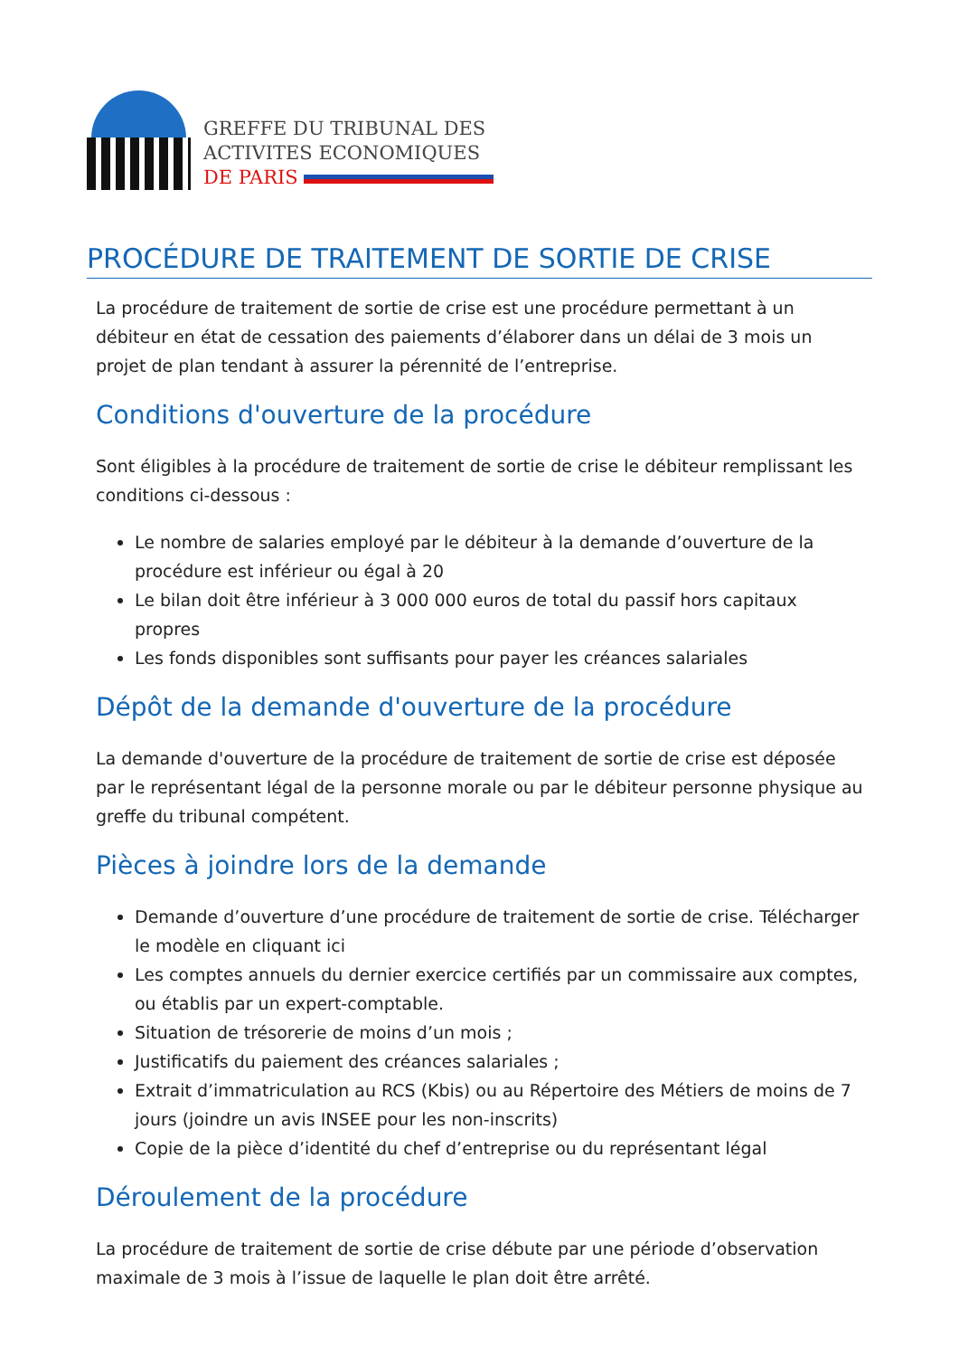GREFFE DU TRIBUNAL DES
ACTIVITES ECONOMIQUES
DE PARIS
PROCÉDURE DE TRAITEMENT DE SORTIE DE CRISE
La procédure de traitement de sortie de crise est une procédure permettant à un débiteur en état de cessation des paiements d’élaborer dans un délai de 3 mois un projet de plan tendant à assurer la pérennité de l’entreprise.
Conditions d'ouverture de la procédure
Sont éligibles à la procédure de traitement de sortie de crise le débiteur remplissant les conditions ci-dessous :
Le nombre de salaries employé par le débiteur à la demande d’ouverture de la procédure est inférieur ou égal à 20
Le bilan doit être inférieur à 3 000 000 euros de total du passif hors capitaux propres
Les fonds disponibles sont suffisants pour payer les créances salariales
Dépôt de la demande d'ouverture de la procédure
La demande d'ouverture de la procédure de traitement de sortie de crise est déposée par le représentant légal de la personne morale ou par le débiteur personne physique au greffe du tribunal compétent.
Pièces à joindre lors de la demande
Demande d’ouverture d’une procédure de traitement de sortie de crise. Télécharger le modèle en cliquant ici
Les comptes annuels du dernier exercice certifiés par un commissaire aux comptes, ou établis par un expert-comptable.
Situation de trésorerie de moins d’un mois ;
Justificatifs du paiement des créances salariales ;
Extrait d’immatriculation au RCS (Kbis) ou au Répertoire des Métiers de moins de 7 jours (joindre un avis INSEE pour les non-inscrits)
Copie de la pièce d’identité du chef d’entreprise ou du représentant légal
Déroulement de la procédure
La procédure de traitement de sortie de crise débute par une période d’observation maximale de 3 mois à l’issue de laquelle le plan doit être arrêté.